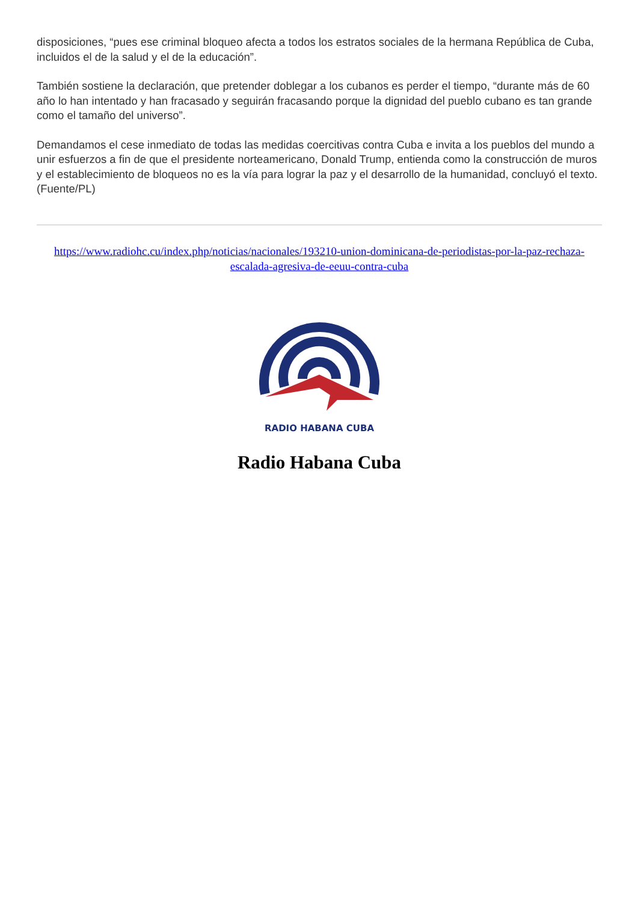disposiciones, “pues ese criminal bloqueo afecta a todos los estratos sociales de la hermana República de Cuba, incluidos el de la salud y el de la educación”.
También sostiene la declaración, que pretender doblegar a los cubanos es perder el tiempo, “durante más de 60 año lo han intentado y han fracasado y seguirán fracasando porque la dignidad del pueblo cubano es tan grande como el tamaño del universo”.
Demandamos el cese inmediato de todas las medidas coercitivas contra Cuba e invita a los pueblos del mundo a unir esfuerzos a fin de que el presidente norteamericano, Donald Trump, entienda como la construcción de muros y el establecimiento de bloqueos no es la vía para lograr la paz y el desarrollo de la humanidad, concluyó el texto. (Fuente/PL)
https://www.radiohc.cu/index.php/noticias/nacionales/193210-union-dominicana-de-periodistas-por-la-paz-rechaza-escalada-agresiva-de-eeuu-contra-cuba
RADIO HABANA CUBA
Radio Habana Cuba